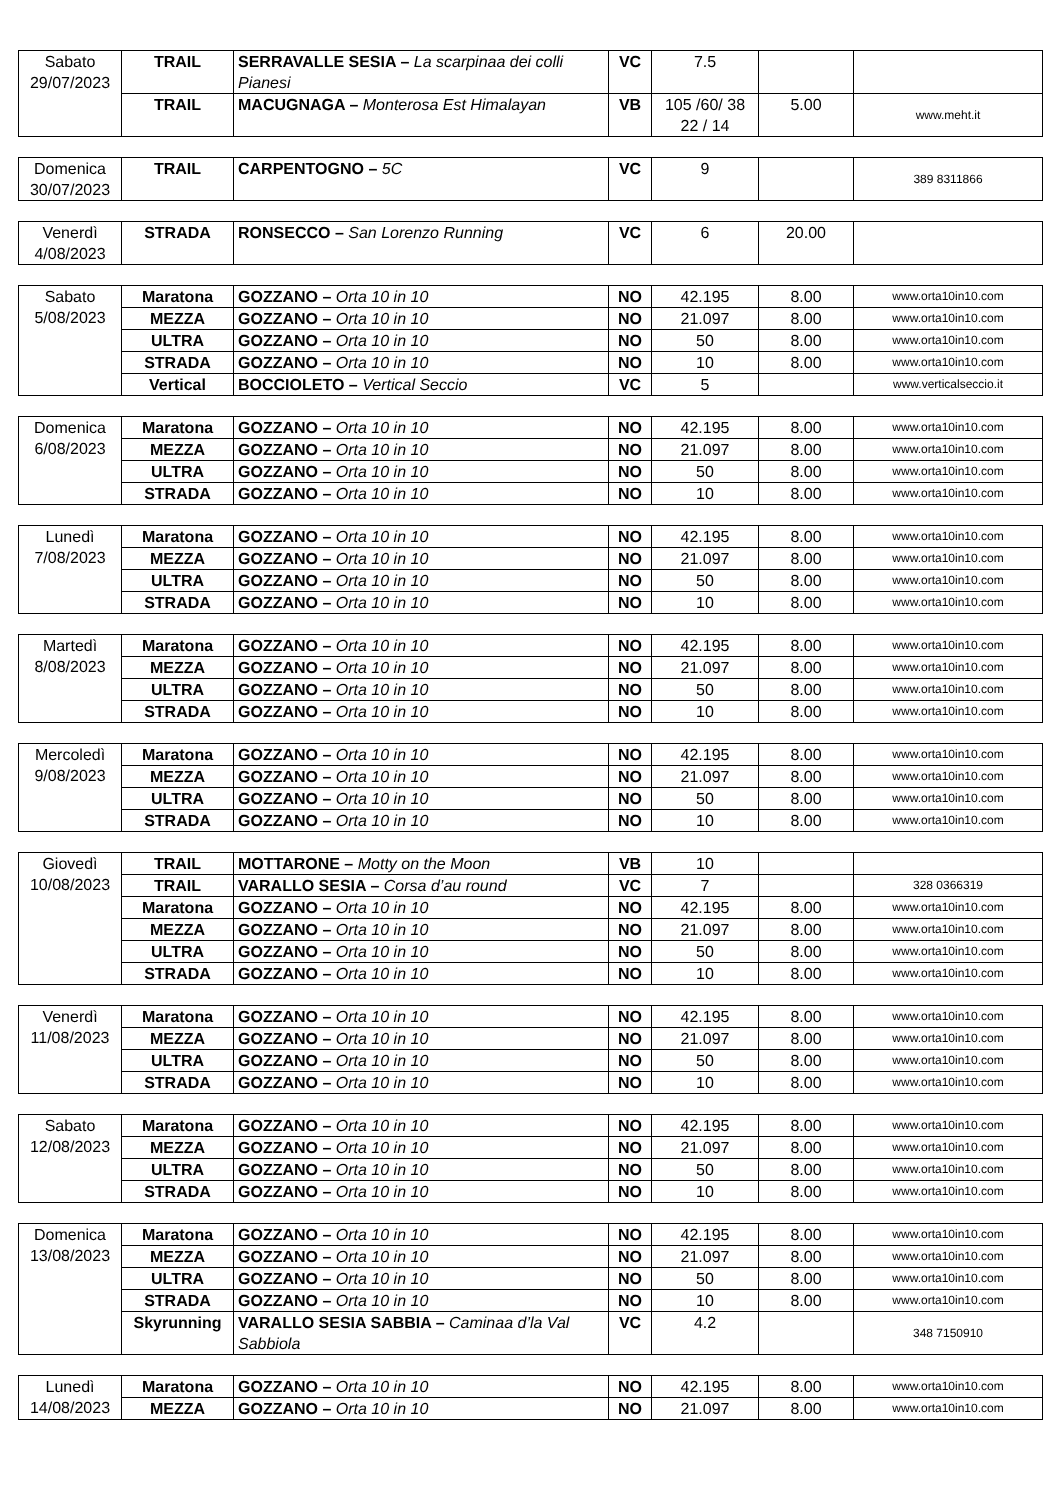| Sabato 29/07/2023 | TRAIL | SERRAVALLE SESIA – La scarpinaa dei colli Pianesi | VC | 7.5 | | |
| | TRAIL | MACUGNAGA – Monterosa Est Himalayan | VB | 105 /60/ 38 22 / 14 | 5.00 | www.meht.it |
| Domenica 30/07/2023 | TRAIL | CARPENTOGNO – 5C | VC | 9 | | 389 8311866 |
| Venerdì 4/08/2023 | STRADA | RONSECCO – San Lorenzo Running | VC | 6 | 20.00 | |
| Sabato 5/08/2023 | Maratona | GOZZANO – Orta 10 in 10 | NO | 42.195 | 8.00 | www.orta10in10.com |
| | MEZZA | GOZZANO – Orta 10 in 10 | NO | 21.097 | 8.00 | www.orta10in10.com |
| | ULTRA | GOZZANO – Orta 10 in 10 | NO | 50 | 8.00 | www.orta10in10.com |
| | STRADA | GOZZANO – Orta 10 in 10 | NO | 10 | 8.00 | www.orta10in10.com |
| | Vertical | BOCCIOLETO – Vertical Seccio | VC | 5 | | www.verticalseccio.it |
| Domenica 6/08/2023 | Maratona | GOZZANO – Orta 10 in 10 | NO | 42.195 | 8.00 | www.orta10in10.com |
| | MEZZA | GOZZANO – Orta 10 in 10 | NO | 21.097 | 8.00 | www.orta10in10.com |
| | ULTRA | GOZZANO – Orta 10 in 10 | NO | 50 | 8.00 | www.orta10in10.com |
| | STRADA | GOZZANO – Orta 10 in 10 | NO | 10 | 8.00 | www.orta10in10.com |
| Lunedì 7/08/2023 | Maratona | GOZZANO – Orta 10 in 10 | NO | 42.195 | 8.00 | www.orta10in10.com |
| | MEZZA | GOZZANO – Orta 10 in 10 | NO | 21.097 | 8.00 | www.orta10in10.com |
| | ULTRA | GOZZANO – Orta 10 in 10 | NO | 50 | 8.00 | www.orta10in10.com |
| | STRADA | GOZZANO – Orta 10 in 10 | NO | 10 | 8.00 | www.orta10in10.com |
| Martedì 8/08/2023 | Maratona | GOZZANO – Orta 10 in 10 | NO | 42.195 | 8.00 | www.orta10in10.com |
| | MEZZA | GOZZANO – Orta 10 in 10 | NO | 21.097 | 8.00 | www.orta10in10.com |
| | ULTRA | GOZZANO – Orta 10 in 10 | NO | 50 | 8.00 | www.orta10in10.com |
| | STRADA | GOZZANO – Orta 10 in 10 | NO | 10 | 8.00 | www.orta10in10.com |
| Mercoledì 9/08/2023 | Maratona | GOZZANO – Orta 10 in 10 | NO | 42.195 | 8.00 | www.orta10in10.com |
| | MEZZA | GOZZANO – Orta 10 in 10 | NO | 21.097 | 8.00 | www.orta10in10.com |
| | ULTRA | GOZZANO – Orta 10 in 10 | NO | 50 | 8.00 | www.orta10in10.com |
| | STRADA | GOZZANO – Orta 10 in 10 | NO | 10 | 8.00 | www.orta10in10.com |
| Giovedì 10/08/2023 | TRAIL | MOTTARONE – Motty on the Moon | VB | 10 | | |
| | TRAIL | VARALLO SESIA – Corsa d’au round | VC | 7 | | 328 0366319 |
| | Maratona | GOZZANO – Orta 10 in 10 | NO | 42.195 | 8.00 | www.orta10in10.com |
| | MEZZA | GOZZANO – Orta 10 in 10 | NO | 21.097 | 8.00 | www.orta10in10.com |
| | ULTRA | GOZZANO – Orta 10 in 10 | NO | 50 | 8.00 | www.orta10in10.com |
| | STRADA | GOZZANO – Orta 10 in 10 | NO | 10 | 8.00 | www.orta10in10.com |
| Venerdì 11/08/2023 | Maratona | GOZZANO – Orta 10 in 10 | NO | 42.195 | 8.00 | www.orta10in10.com |
| | MEZZA | GOZZANO – Orta 10 in 10 | NO | 21.097 | 8.00 | www.orta10in10.com |
| | ULTRA | GOZZANO – Orta 10 in 10 | NO | 50 | 8.00 | www.orta10in10.com |
| | STRADA | GOZZANO – Orta 10 in 10 | NO | 10 | 8.00 | www.orta10in10.com |
| Sabato 12/08/2023 | Maratona | GOZZANO – Orta 10 in 10 | NO | 42.195 | 8.00 | www.orta10in10.com |
| | MEZZA | GOZZANO – Orta 10 in 10 | NO | 21.097 | 8.00 | www.orta10in10.com |
| | ULTRA | GOZZANO – Orta 10 in 10 | NO | 50 | 8.00 | www.orta10in10.com |
| | STRADA | GOZZANO – Orta 10 in 10 | NO | 10 | 8.00 | www.orta10in10.com |
| Domenica 13/08/2023 | Maratona | GOZZANO – Orta 10 in 10 | NO | 42.195 | 8.00 | www.orta10in10.com |
| | MEZZA | GOZZANO – Orta 10 in 10 | NO | 21.097 | 8.00 | www.orta10in10.com |
| | ULTRA | GOZZANO – Orta 10 in 10 | NO | 50 | 8.00 | www.orta10in10.com |
| | STRADA | GOZZANO – Orta 10 in 10 | NO | 10 | 8.00 | www.orta10in10.com |
| | Skyrunning | VARALLO SESIA SABBIA – Caminaa d’la Val Sabbiola | VC | 4.2 | | 348 7150910 |
| Lunedì 14/08/2023 | Maratona | GOZZANO – Orta 10 in 10 | NO | 42.195 | 8.00 | www.orta10in10.com |
| | MEZZA | GOZZANO – Orta 10 in 10 | NO | 21.097 | 8.00 | www.orta10in10.com |